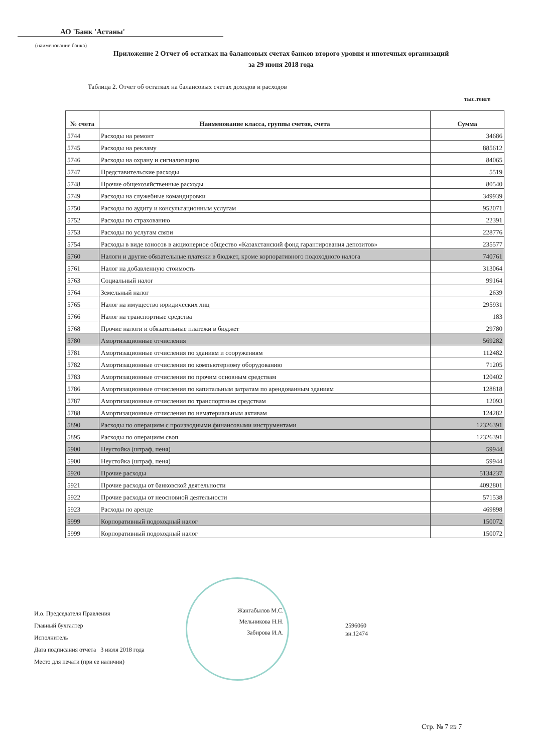АО 'Банк 'Астаны'
(наименование банка)
Приложение 2 Отчет об остатках на балансовых счетах банков второго уровня и ипотечных организаций
за 29 июня 2018 года
Таблица 2. Отчет об остатках на балансовых счетах доходов и расходов
тыс.тенге
| № счета | Наименование класса, группы счетов, счета | Сумма |
| --- | --- | --- |
| 5744 | Расходы на ремонт | 34686 |
| 5745 | Расходы на рекламу | 885612 |
| 5746 | Расходы на охрану и сигнализацию | 84065 |
| 5747 | Представительские расходы | 5519 |
| 5748 | Прочие общехозяйственные расходы | 80540 |
| 5749 | Расходы на служебные командировки | 349939 |
| 5750 | Расходы по аудиту и консультационным услугам | 952071 |
| 5752 | Расходы по страхованию | 22391 |
| 5753 | Расходы по услугам связи | 228776 |
| 5754 | Расходы в виде взносов в акционерное общество «Казахстанский фонд гарантирования депозитов» | 235577 |
| 5760 | Налоги и другие обязательные платежи в бюджет, кроме корпоративного подоходного налога | 740761 |
| 5761 | Налог на добавленную стоимость | 313064 |
| 5763 | Социальный налог | 99164 |
| 5764 | Земельный налог | 2639 |
| 5765 | Налог на имущество юридических лиц | 295931 |
| 5766 | Налог на транспортные средства | 183 |
| 5768 | Прочие налоги и обязательные платежи в бюджет | 29780 |
| 5780 | Амортизационные отчисления | 569282 |
| 5781 | Амортизационные отчисления по зданиям и сооружениям | 112482 |
| 5782 | Амортизационные отчисления по компьютерному оборудованию | 71205 |
| 5783 | Амортизационные отчисления по прочим основным средствам | 120402 |
| 5786 | Амортизационные отчисления по капитальным затратам по арендованным зданиям | 128818 |
| 5787 | Амортизационные отчисления по транспортным средствам | 12093 |
| 5788 | Амортизационные отчисления по нематериальным активам | 124282 |
| 5890 | Расходы по операциям с производными финансовыми инструментами | 12326391 |
| 5895 | Расходы по операциям своп | 12326391 |
| 5900 | Неустойка (штраф, пеня) | 59944 |
| 5900 | Неустойка (штраф, пеня) | 59944 |
| 5920 | Прочие расходы | 5134237 |
| 5921 | Прочие расходы от банковской деятельности | 4092801 |
| 5922 | Прочие расходы от неосновной деятельности | 571538 |
| 5923 | Расходы по аренде | 469898 |
| 5999 | Корпоративный подоходный налог | 150072 |
| 5999 | Корпоративный подоходный налог | 150072 |
И.о. Председателя Правления
Главный бухгалтер
Исполнитель
Дата подписания отчета 3 июля 2018 года
Место для печати (при ее наличии)
Жангабылов М.С.
Мельникова Н.Н.
Забирова И.А.
2596060
вн.12474
Стр. № 7 из 7